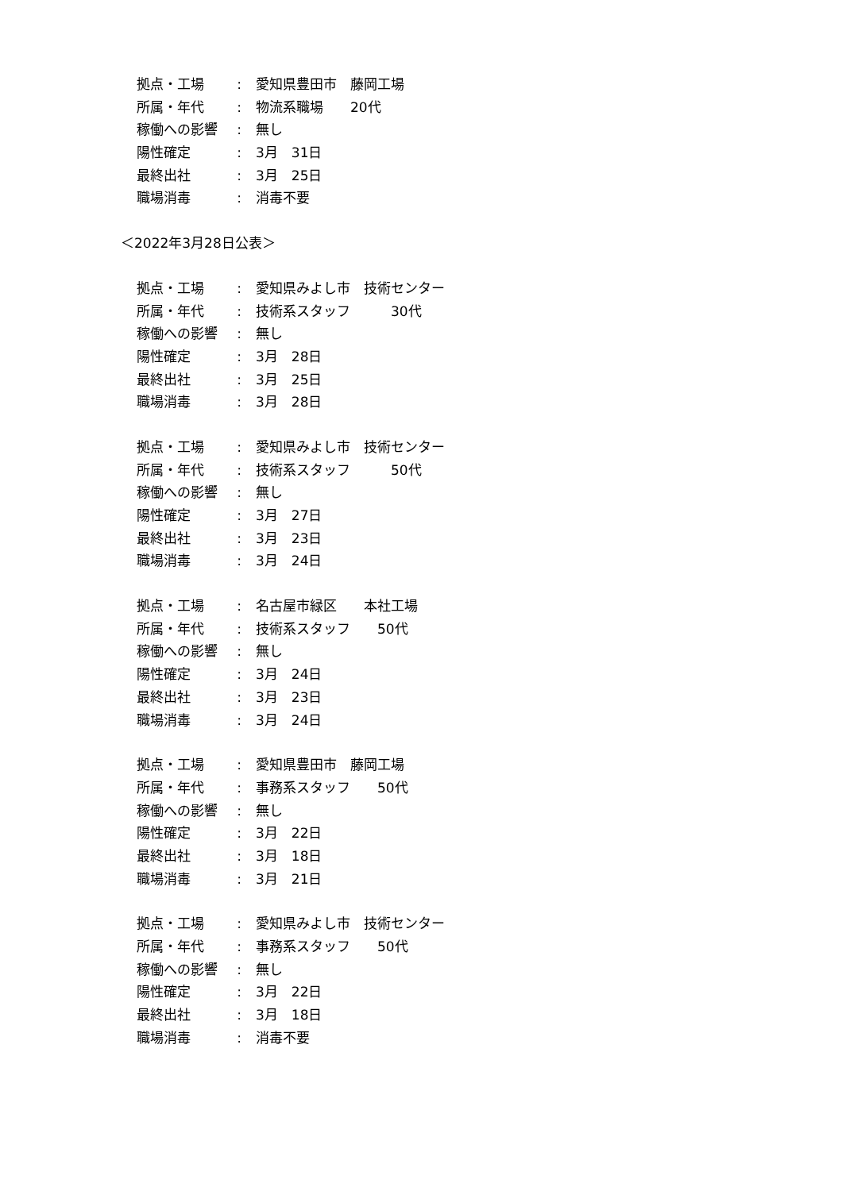拠点・工場: 愛知県豊田市　藤岡工場
所属・年代: 物流系職場　　20代
稼働への影響: 無し
陽性確定: 3月　31日
最終出社: 3月　25日
職場消毒: 消毒不要
＜2022年3月28日公表＞
拠点・工場: 愛知県みよし市　技術センター
所属・年代: 技術系スタッフ　　　30代
稼働への影響: 無し
陽性確定: 3月　28日
最終出社: 3月　25日
職場消毒: 3月　28日
拠点・工場: 愛知県みよし市　技術センター
所属・年代: 技術系スタッフ　　　50代
稼働への影響: 無し
陽性確定: 3月　27日
最終出社: 3月　23日
職場消毒: 3月　24日
拠点・工場: 名古屋市緑区　　本社工場
所属・年代: 技術系スタッフ　　50代
稼働への影響: 無し
陽性確定: 3月　24日
最終出社: 3月　23日
職場消毒: 3月　24日
拠点・工場: 愛知県豊田市　藤岡工場
所属・年代: 事務系スタッフ　　50代
稼働への影響: 無し
陽性確定: 3月　22日
最終出社: 3月　18日
職場消毒: 3月　21日
拠点・工場: 愛知県みよし市　技術センター
所属・年代: 事務系スタッフ　　50代
稼働への影響: 無し
陽性確定: 3月　22日
最終出社: 3月　18日
職場消毒: 消毒不要